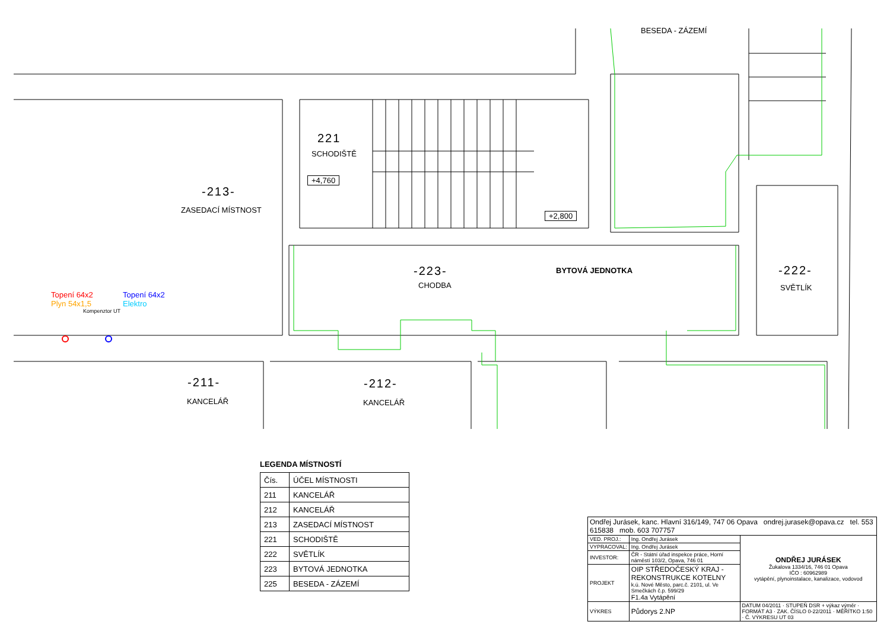-213-
ZASEDACÍ MÍSTNOST
221
SCHODIŠTĚ
+4,760
+2,800
-223-
CHODBA
BYTOVÁ JEDNOTKA -222-
SVĚTLÍK
BESEDA - ZÁZEMÍ
Topení 64x2
Plyn 54x1,5
Topení 64x2
Elektro
Kompenztor UT
-211-
KANCELÁŘ
-212-
KANCELÁŘ
LEGENDA MÍSTNOSTÍ
| Čís. | ÚČEL MÍSTNOSTI |
| --- | --- |
| 211 | KANCELÁŘ |
| 212 | KANCELÁŘ |
| 213 | ZASEDACÍ MÍSTNOST |
| 221 | SCHODIŠTĚ |
| 222 | SVĚTLÍK |
| 223 | BYTOVÁ JEDNOTKA |
| 225 | BESEDA - ZÁZEMÍ |
| Ondřej Jurásek, kanc. Hlavní 316/149, 747 06 Opava ondrej.jurasek@opava.cz tel. 553 615838 mob. 603 707757 | | |
| VED. PROJ.: | Ing. Ondřej Jurásek | ONDŘEJ JURÁSEK Žukalova 1334/16, 746 01 Opava IČO : 60962989 vytápění, plynoinstalace, kanalizace, vodovod |
| VYPRACOVAL: | Ing. Ondřej Jurásek | |
| INVESTOR: | ČR - Státní úřad inspekce práce, Horní náměstí 103/2, Opava, 746 01 | |
| PROJEKT | OIP STŘEDOČESKÝ KRAJ - REKONSTRUKCE KOTELNY k.ú. Nové Město, parc.č. 2101, ul. Ve Smečkách č.p. 599/29 F1.4a Vytápění | |
| VÝKRES | Půdorys 2.NP | DATUM 04/2011 · STUPEŇ DSR + výkaz výměr · FORMÁT A3 · ZAK. ČÍSLO 0-22/2011 · MĚŘÍTKO 1:50 · Č. VÝKRESU UT 03 |